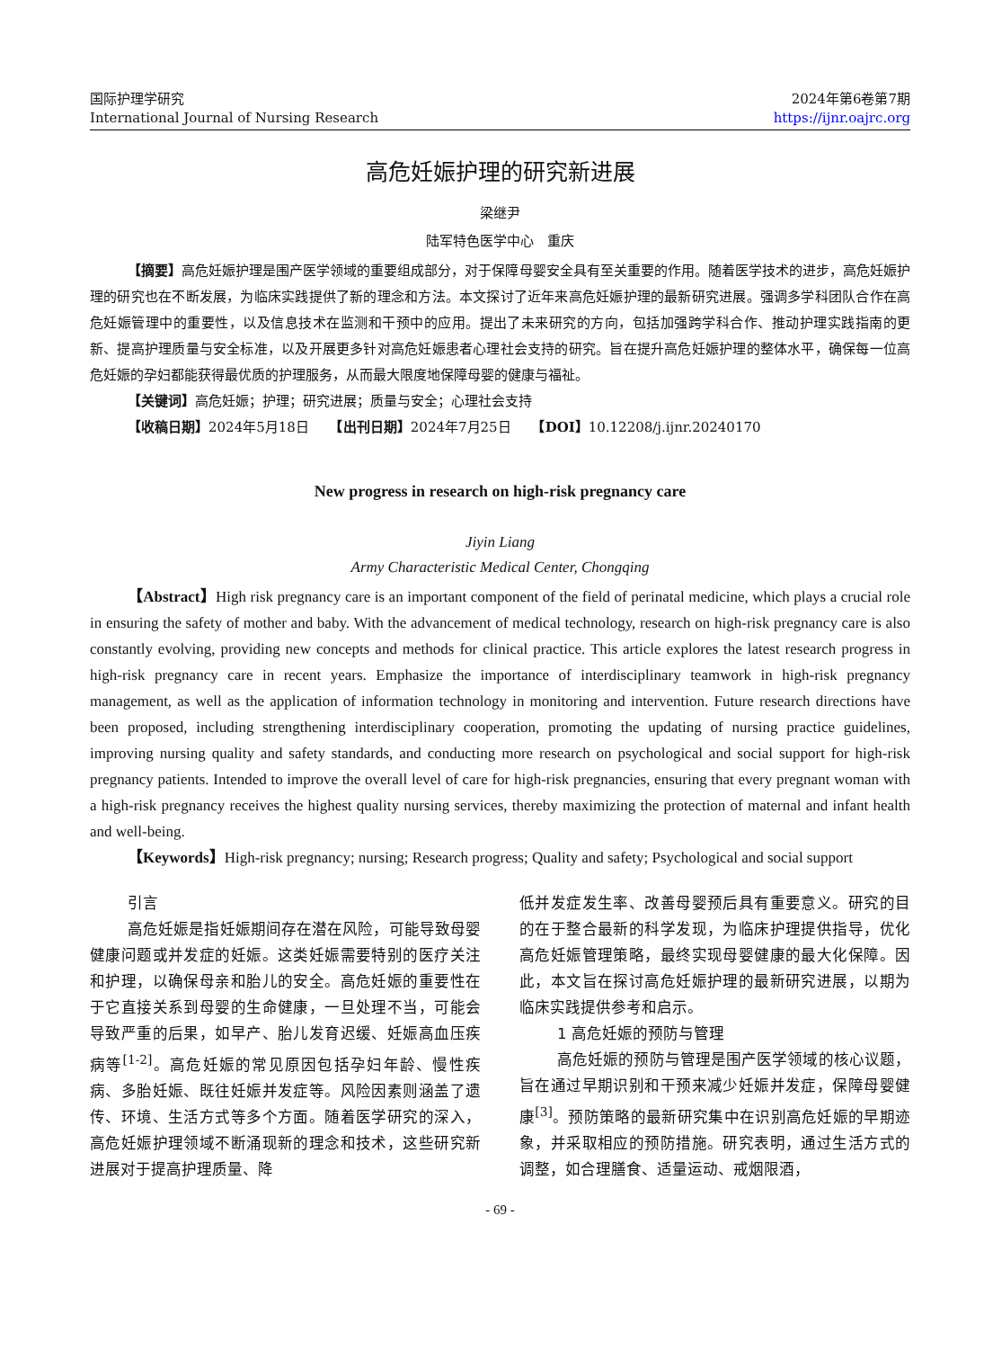国际护理学研究
International Journal of Nursing Research
2024年第6卷第7期
https://ijnr.oajrc.org
高危妊娠护理的研究新进展
梁继尹
陆军特色医学中心　重庆
【摘要】高危妊娠护理是围产医学领域的重要组成部分，对于保障母婴安全具有至关重要的作用。随着医学技术的进步，高危妊娠护理的研究也在不断发展，为临床实践提供了新的理念和方法。本文探讨了近年来高危妊娠护理的最新研究进展。强调多学科团队合作在高危妊娠管理中的重要性，以及信息技术在监测和干预中的应用。提出了未来研究的方向，包括加强跨学科合作、推动护理实践指南的更新、提高护理质量与安全标准，以及开展更多针对高危妊娠患者心理社会支持的研究。旨在提升高危妊娠护理的整体水平，确保每一位高危妊娠的孕妇都能获得最优质的护理服务，从而最大限度地保障母婴的健康与福祉。
【关键词】高危妊娠；护理；研究进展；质量与安全；心理社会支持
【收稿日期】2024年5月18日　　【出刊日期】2024年7月25日　　【DOI】10.12208/j.ijnr.20240170
New progress in research on high-risk pregnancy care
Jiyin Liang
Army Characteristic Medical Center, Chongqing
【Abstract】High risk pregnancy care is an important component of the field of perinatal medicine, which plays a crucial role in ensuring the safety of mother and baby. With the advancement of medical technology, research on high-risk pregnancy care is also constantly evolving, providing new concepts and methods for clinical practice. This article explores the latest research progress in high-risk pregnancy care in recent years. Emphasize the importance of interdisciplinary teamwork in high-risk pregnancy management, as well as the application of information technology in monitoring and intervention. Future research directions have been proposed, including strengthening interdisciplinary cooperation, promoting the updating of nursing practice guidelines, improving nursing quality and safety standards, and conducting more research on psychological and social support for high-risk pregnancy patients. Intended to improve the overall level of care for high-risk pregnancies, ensuring that every pregnant woman with a high-risk pregnancy receives the highest quality nursing services, thereby maximizing the protection of maternal and infant health and well-being.
【Keywords】High-risk pregnancy; nursing; Research progress; Quality and safety; Psychological and social support
引言
高危妊娠是指妊娠期间存在潜在风险，可能导致母婴健康问题或并发症的妊娠。这类妊娠需要特别的医疗关注和护理，以确保母亲和胎儿的安全。高危妊娠的重要性在于它直接关系到母婴的生命健康，一旦处理不当，可能会导致严重的后果，如早产、胎儿发育迟缓、妊娠高血压疾病等<sup>[1-2]</sup>。高危妊娠的常见原因包括孕妇年龄、慢性疾病、多胎妊娠、既往妊娠并发症等。风险因素则涵盖了遗传、环境、生活方式等多个方面。随着医学研究的深入，高危妊娠护理领域不断涌现新的理念和技术，这些研究新进展对于提高护理质量、降
低并发症发生率、改善母婴预后具有重要意义。研究的目的在于整合最新的科学发现，为临床护理提供指导，优化高危妊娠管理策略，最终实现母婴健康的最大化保障。因此，本文旨在探讨高危妊娠护理的最新研究进展，以期为临床实践提供参考和启示。
1 高危妊娠的预防与管理
高危妊娠的预防与管理是围产医学领域的核心议题，旨在通过早期识别和干预来减少妊娠并发症，保障母婴健康<sup>[3]</sup>。预防策略的最新研究集中在识别高危妊娠的早期迹象，并采取相应的预防措施。研究表明，通过生活方式的调整，如合理膳食、适量运动、戒烟限酒，
- 69 -